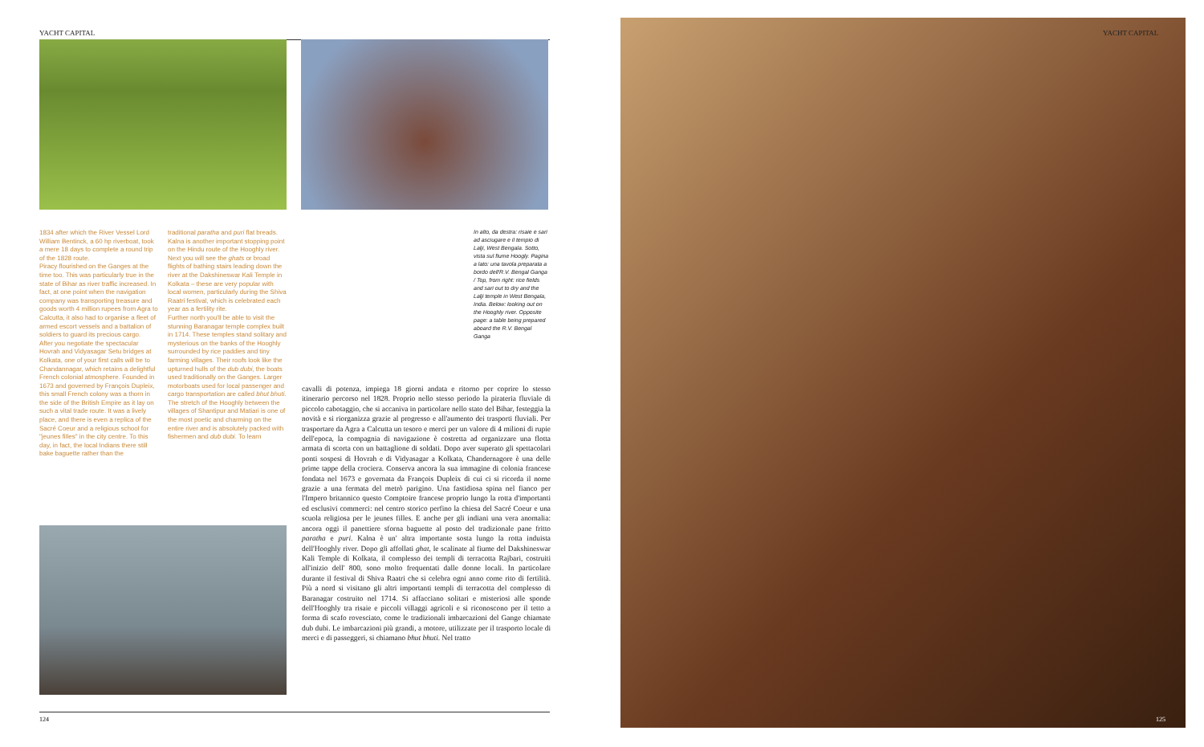YACHT CAPITAL YACHT CAPITAL
1834 after which the River Vessel Lord William Bentinck, a 60 hp riverboat, took a mere 18 days to complete a round trip of the 1828 route.
Piracy flourished on the Ganges at the time too. This was particularly true in the state of Bihar as river traffic increased. In fact, at one point when the navigation company was transporting treasure and goods worth 4 million rupees from Agra to Calcutta, it also had to organise a fleet of armed escort vessels and a battalion of soldiers to guard its precious cargo.
After you negotiate the spectacular Hovrah and Vidyasagar Setu bridges at Kolkata, one of your first calls will be to Chandannagar, which retains a delightful French colonial atmosphere. Founded in 1673 and governed by François Dupleix, this small French colony was a thorn in the side of the British Empire as it lay on such a vital trade route. It was a lively place, and there is even a replica of the Sacré Coeur and a religious school for "jeunes filles" in the city centre. To this day, in fact, the local Indians there still bake baguette rather than the
traditional paratha and puri flat breads.
Kalna is another important stopping point on the Hindu route of the Hooghly river. Next you will see the ghats or broad flights of bathing stairs leading down the river at the Dakshineswar Kali Temple in Kolkata – these are very popular with local women, particularly during the Shiva Raatri festival, which is celebrated each year as a fertility rite.
Further north you'll be able to visit the stunning Baranagar temple complex built in 1714. These temples stand solitary and mysterious on the banks of the Hooghly surrounded by rice paddies and tiny farming villages. Their roofs look like the upturned hulls of the dub dubi, the boats used traditionally on the Ganges. Larger motorboats used for local passenger and cargo transportation are called bhut bhuti.
The stretch of the Hooghly between the villages of Shantipur and Matiari is one of the most poetic and charming on the entire river and is absolutely packed with fishermen and dub dubi. To learn
In alto, da destra: risaie e sari ad asciugare e il tempio di Lalji, West Bengala. Sotto, vista sul fiume Hoogly. Pagina a lato: una tavola preparata a bordo dell'R.V. Bengal Ganga / Top, from right: rice fields and sari out to dry and the Lalji temple in West Bengala, India. Below: looking out on the Hooghly river. Opposite page: a table being prepared aboard the R.V. Bengal Ganga
cavalli di potenza, impiega 18 giorni andata e ritorno per coprire lo stesso itinerario percorso nel 1828. Proprio nello stesso periodo la pirateria fluviale di piccolo cabotaggio, che si accaniva in particolare nello stato del Bihar, festeggia la novità e si riorganizza grazie al progresso e all'aumento dei trasporti fluviali. Per trasportare da Agra a Calcutta un tesoro e merci per un valore di 4 milioni di rupie dell'epoca, la compagnia di navigazione è costretta ad organizzare una flotta armata di scorta con un battaglione di soldati. Dopo aver superato gli spettacolari ponti sospesi di Hovrah e di Vidyasagar a Kolkata, Chandernagore è una delle prime tappe della crociera. Conserva ancora la sua immagine di colonia francese fondata nel 1673 e governata da François Dupleix di cui ci si ricorda il nome grazie a una fermata del metrò parigino. Una fastidiosa spina nel fianco per l'Impero britannico questo Comptoire francese proprio lungo la rotta d'importanti ed esclusivi commerci: nel centro storico perfino la chiesa del Sacré Coeur e una scuola religiosa per le jeunes filles. E anche per gli indiani una vera anomalia: ancora oggi il panettiere sforna baguette al posto del tradizionale pane fritto paratha e puri. Kalna è un' altra importante sosta lungo la rotta induista dell'Hooghly river. Dopo gli affollati ghat, le scalinate al fiume del Dakshineswar Kali Temple di Kolkata, il complesso dei templi di terracotta Rajbari, costruiti all'inizio dell' 800, sono molto frequentati dalle donne locali. In particolare durante il festival di Shiva Raatri che si celebra ogni anno come rito di fertilità. Più a nord si visitano gli altri importanti templi di terracotta del complesso di Baranagar costruito nel 1714. Si affacciano solitari e misteriosi alle sponde dell'Hooghly tra risaie e piccoli villaggi agricoli e si riconoscono per il tetto a forma di scafo rovesciato, come le tradizionali imbarcazioni del Gange chiamate dub dubi. Le imbarcazioni più grandi, a motore, utilizzate per il trasporto locale di merci e di passeggeri, si chiamano bhut bhuti. Nel tratto
124 125